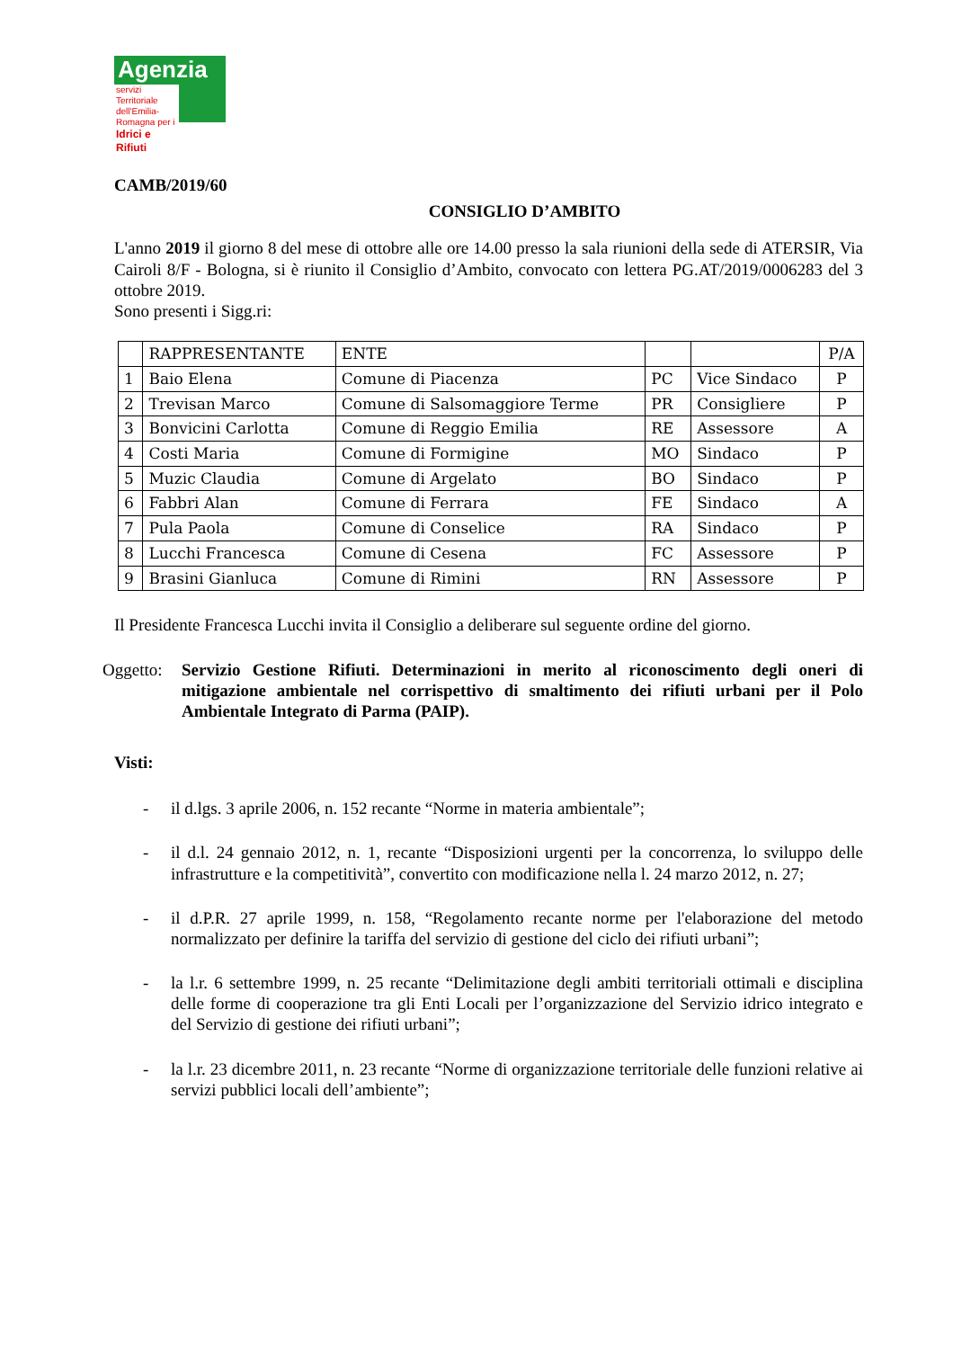Agenzia
servizi Territoriale dell'Emilia-Romagna per i
Idrici e Rifiuti
CAMB/2019/60
CONSIGLIO D’AMBITO
L'anno 2019 il giorno 8 del mese di ottobre alle ore 14.00 presso la sala riunioni della sede di ATERSIR, Via Cairoli 8/F - Bologna, si è riunito il Consiglio d’Ambito, convocato con lettera PG.AT/2019/0006283 del 3 ottobre 2019.
Sono presenti i Sigg.ri:
| | RAPPRESENTANTE | ENTE | | | P/A |
| --- | --- | --- | --- | --- | --- |
| 1 | Baio Elena | Comune di Piacenza | PC | Vice Sindaco | P |
| 2 | Trevisan Marco | Comune di Salsomaggiore Terme | PR | Consigliere | P |
| 3 | Bonvicini Carlotta | Comune di Reggio Emilia | RE | Assessore | A |
| 4 | Costi Maria | Comune di Formigine | MO | Sindaco | P |
| 5 | Muzic Claudia | Comune di Argelato | BO | Sindaco | P |
| 6 | Fabbri Alan | Comune di Ferrara | FE | Sindaco | A |
| 7 | Pula Paola | Comune di Conselice | RA | Sindaco | P |
| 8 | Lucchi Francesca | Comune di Cesena | FC | Assessore | P |
| 9 | Brasini Gianluca | Comune di Rimini | RN | Assessore | P |
Il Presidente Francesca Lucchi invita il Consiglio a deliberare sul seguente ordine del giorno.
Oggetto:
Servizio Gestione Rifiuti. Determinazioni in merito al riconoscimento degli oneri di mitigazione ambientale nel corrispettivo di smaltimento dei rifiuti urbani per il Polo Ambientale Integrato di Parma (PAIP).
Visti:
- il d.lgs. 3 aprile 2006, n. 152 recante “Norme in materia ambientale”;
- il d.l. 24 gennaio 2012, n. 1, recante “Disposizioni urgenti per la concorrenza, lo sviluppo delle infrastrutture e la competitività”, convertito con modificazione nella l. 24 marzo 2012, n. 27;
- il d.P.R. 27 aprile 1999, n. 158, “Regolamento recante norme per l'elaborazione del metodo normalizzato per definire la tariffa del servizio di gestione del ciclo dei rifiuti urbani”;
- la l.r. 6 settembre 1999, n. 25 recante “Delimitazione degli ambiti territoriali ottimali e disciplina delle forme di cooperazione tra gli Enti Locali per l’organizzazione del Servizio idrico integrato e del Servizio di gestione dei rifiuti urbani”;
- la l.r. 23 dicembre 2011, n. 23 recante “Norme di organizzazione territoriale delle funzioni relative ai servizi pubblici locali dell’ambiente”;